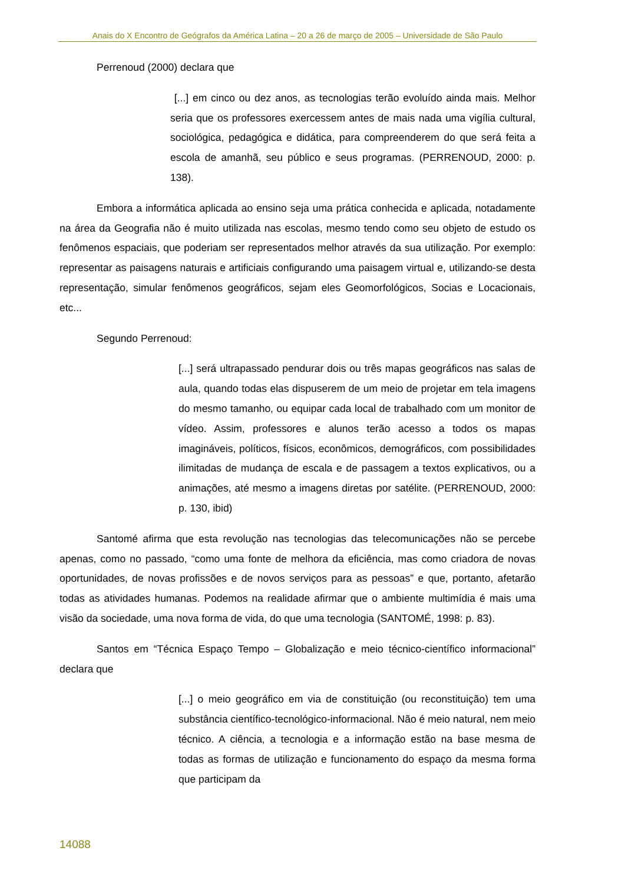Anais do X Encontro de Geógrafos da América Latina – 20 a 26 de março de 2005 – Universidade de São Paulo
Perrenoud (2000) declara que
[...] em cinco ou dez anos, as tecnologias terão evoluído ainda mais. Melhor seria que os professores exercessem antes de mais nada uma vigília cultural, sociológica, pedagógica e didática, para compreenderem do que será feita a escola de amanhã, seu público e seus programas. (PERRENOUD, 2000: p. 138).
Embora a informática aplicada ao ensino seja uma prática conhecida e aplicada, notadamente na área da Geografia não é muito utilizada nas escolas, mesmo tendo como seu objeto de estudo os fenômenos espaciais, que poderiam ser representados melhor através da sua utilização. Por exemplo: representar as paisagens naturais e artificiais configurando uma paisagem virtual e, utilizando-se desta representação, simular fenômenos geográficos, sejam eles Geomorfológicos, Socias e Locacionais, etc...
Segundo Perrenoud:
[...] será ultrapassado pendurar dois ou três mapas geográficos nas salas de aula, quando todas elas dispuserem de um meio de projetar em tela imagens do mesmo tamanho, ou equipar cada local de trabalhado com um monitor de vídeo. Assim, professores e alunos terão acesso a todos os mapas imagináveis, políticos, físicos, econômicos, demográficos, com possibilidades ilimitadas de mudança de escala e de passagem a textos explicativos, ou a animações, até mesmo a imagens diretas por satélite. (PERRENOUD, 2000: p. 130, ibid)
Santomé afirma que esta revolução nas tecnologias das telecomunicações não se percebe apenas, como no passado, “como uma fonte de melhora da eficiência, mas como criadora de novas oportunidades, de novas profissões e de novos serviços para as pessoas” e que, portanto, afetarão todas as atividades humanas. Podemos na realidade afirmar que o ambiente multimídia é mais uma visão da sociedade, uma nova forma de vida, do que uma tecnologia (SANTOMÉ, 1998: p. 83).
Santos em “Técnica Espaço Tempo – Globalização e meio técnico-científico informacional” declara que
[...] o meio geográfico em via de constituição (ou reconstituição) tem uma substância científico-tecnológico-informacional. Não é meio natural, nem meio técnico. A ciência, a tecnologia e a informação estão na base mesma de todas as formas de utilização e funcionamento do espaço da mesma forma que participam da
14088